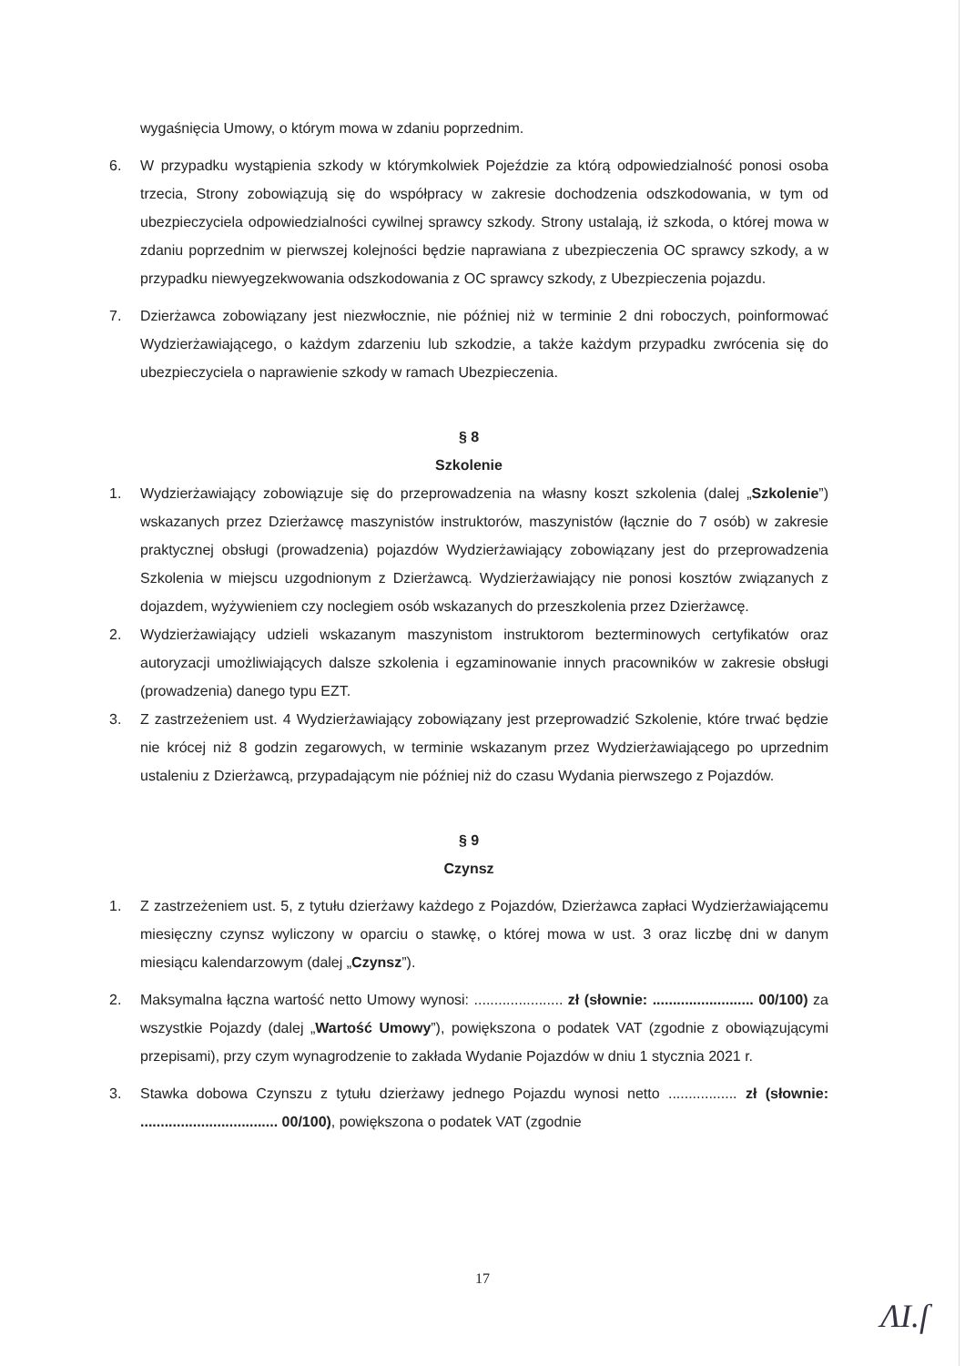wygaśnięcia Umowy, o którym mowa w zdaniu poprzednim.
6. W przypadku wystąpienia szkody w którymkolwiek Pojeździe za którą odpowiedzialność ponosi osoba trzecia, Strony zobowiązują się do współpracy w zakresie dochodzenia odszkodowania, w tym od ubezpieczyciela odpowiedzialności cywilnej sprawcy szkody. Strony ustalają, iż szkoda, o której mowa w zdaniu poprzednim w pierwszej kolejności będzie naprawiana z ubezpieczenia OC sprawcy szkody, a w przypadku niewyegzekwowania odszkodowania z OC sprawcy szkody, z Ubezpieczenia pojazdu.
7. Dzierżawca zobowiązany jest niezwłocznie, nie później niż w terminie 2 dni roboczych, poinformować Wydzierżawiającego, o każdym zdarzeniu lub szkodzie, a także każdym przypadku zwrócenia się do ubezpieczyciela o naprawienie szkody w ramach Ubezpieczenia.
§ 8
Szkolenie
1. Wydzierżawiający zobowiązuje się do przeprowadzenia na własny koszt szkolenia (dalej „Szkolenie”) wskazanych przez Dzierżawcę maszynistów instruktorów, maszynistów (łącznie do 7 osób) w zakresie praktycznej obsługi (prowadzenia) pojazdów Wydzierżawiający zobowiązany jest do przeprowadzenia Szkolenia w miejscu uzgodnionym z Dzierżawcą. Wydzierżawiający nie ponosi kosztów związanych z dojazdem, wyżywieniem czy noclegiem osób wskazanych do przeszkolenia przez Dzierżawcę.
2. Wydzierżawiający udzieli wskazanym maszynistom instruktorom bezterminowych certyfikatów oraz autoryzacji umożliwiających dalsze szkolenia i egzaminowanie innych pracowników w zakresie obsługi (prowadzenia) danego typu EZT.
3. Z zastrzeżeniem ust. 4 Wydzierżawiający zobowiązany jest przeprowadzić Szkolenie, które trwać będzie nie krócej niż 8 godzin zegarowych, w terminie wskazanym przez Wydzierżawiającego po uprzednim ustaleniu z Dzierżawcą, przypadającym nie później niż do czasu Wydania pierwszego z Pojazdów.
§ 9
Czynsz
1. Z zastrzeżeniem ust. 5, z tytułu dzierżawy każdego z Pojazdów, Dzierżawca zapłaci Wydzierżawiającemu miesięczny czynsz wyliczony w oparciu o stawkę, o której mowa w ust. 3 oraz liczbę dni w danym miesiącu kalendarzowym (dalej „Czynsz”).
2. Maksymalna łączna wartość netto Umowy wynosi: ...................... zł (słownie: ......................... 00/100) za wszystkie Pojazdy (dalej „Wartość Umowy”), powiększona o podatek VAT (zgodnie z obowiązującymi przepisami), przy czym wynagrodzenie to zakłada Wydanie Pojazdów w dniu 1 stycznia 2021 r.
3. Stawka dobowa Czynszu z tytułu dzierżawy jednego Pojazdu wynosi netto ................. zł (słownie: .................................. 00/100), powiększona o podatek VAT (zgodnie
17
ɅI.ſ